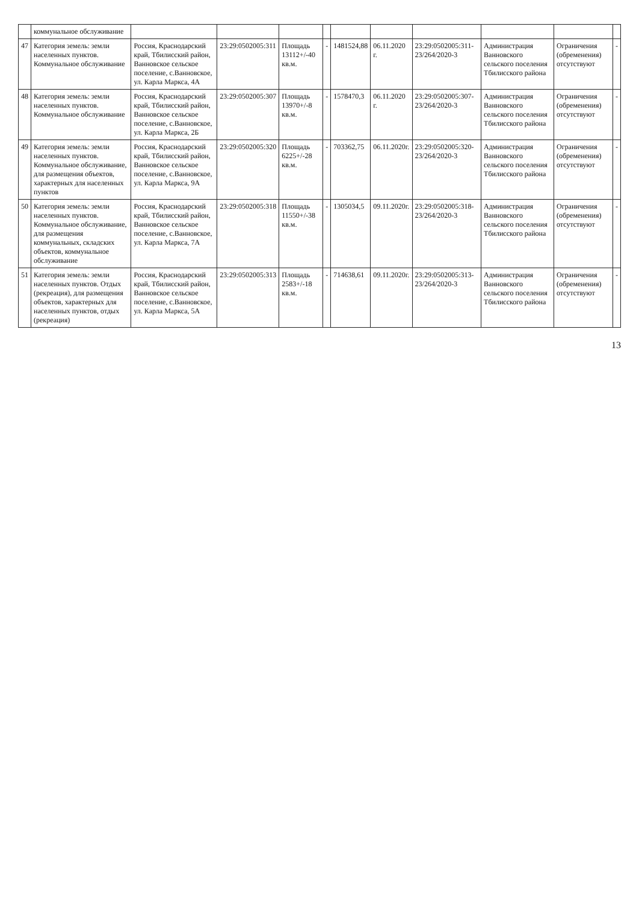| | коммунальное обслуживание | | | | | | | | | | |
| 47 | Категория земель: земли населенных пунктов. Коммунальное обслуживание | Россия, Краснодарский край, Тбилисский район, Ванновское сельское поселение, с.Ванновское, ул. Карла Маркса, 4А | 23:29:0502005:311 | Площадь 13112+/-40 кв.м. | - | 1481524,88 | 06.11.2020 г. | 23:29:0502005:311-23/264/2020-3 | Администрация Ванновского сельского поселения Тбилисского района | Ограничения (обременения) отсутствуют | - |
| 48 | Категория земель: земли населенных пунктов. Коммунальное обслуживание | Россия, Краснодарский край, Тбилисский район, Ванновское сельское поселение, с.Ванновское, ул. Карла Маркса, 2Б | 23:29:0502005:307 | Площадь 13970+/-8 кв.м. | - | 1578470,3 | 06.11.2020 г. | 23:29:0502005:307-23/264/2020-3 | Администрация Ванновского сельского поселения Тбилисского района | Ограничения (обременения) отсутствуют | - |
| 49 | Категория земель: земли населенных пунктов. Коммунальное обслуживание, для размещения объектов, характерных для населенных пунктов | Россия, Краснодарский край, Тбилисский район, Ванновское сельское поселение, с.Ванновское, ул. Карла Маркса, 9А | 23:29:0502005:320 | Площадь 6225+/-28 кв.м. | - | 703362,75 | 06.11.2020г. | 23:29:0502005:320-23/264/2020-3 | Администрация Ванновского сельского поселения Тбилисского района | Ограничения (обременения) отсутствуют | - |
| 50 | Категория земель: земли населенных пунктов. Коммунальное обслуживание, для размещения коммунальных, складских объектов, коммунальное обслуживание | Россия, Краснодарский край, Тбилисский район, Ванновское сельское поселение, с.Ванновское, ул. Карла Маркса, 7А | 23:29:0502005:318 | Площадь 11550+/-38 кв.м. | - | 1305034,5 | 09.11.2020г. | 23:29:0502005:318-23/264/2020-3 | Администрация Ванновского сельского поселения Тбилисского района | Ограничения (обременения) отсутствуют | - |
| 51 | Категория земель: земли населенных пунктов. Отдых (рекреация), для размещения объектов, характерных для населенных пунктов, отдых (рекреация) | Россия, Краснодарский край, Тбилисский район, Ванновское сельское поселение, с.Ванновское, ул. Карла Маркса, 5А | 23:29:0502005:313 | Площадь 2583+/-18 кв.м. | - | 714638,61 | 09.11.2020г. | 23:29:0502005:313-23/264/2020-3 | Администрация Ванновского сельского поселения Тбилисского района | Ограничения (обременения) отсутствуют | - |
13